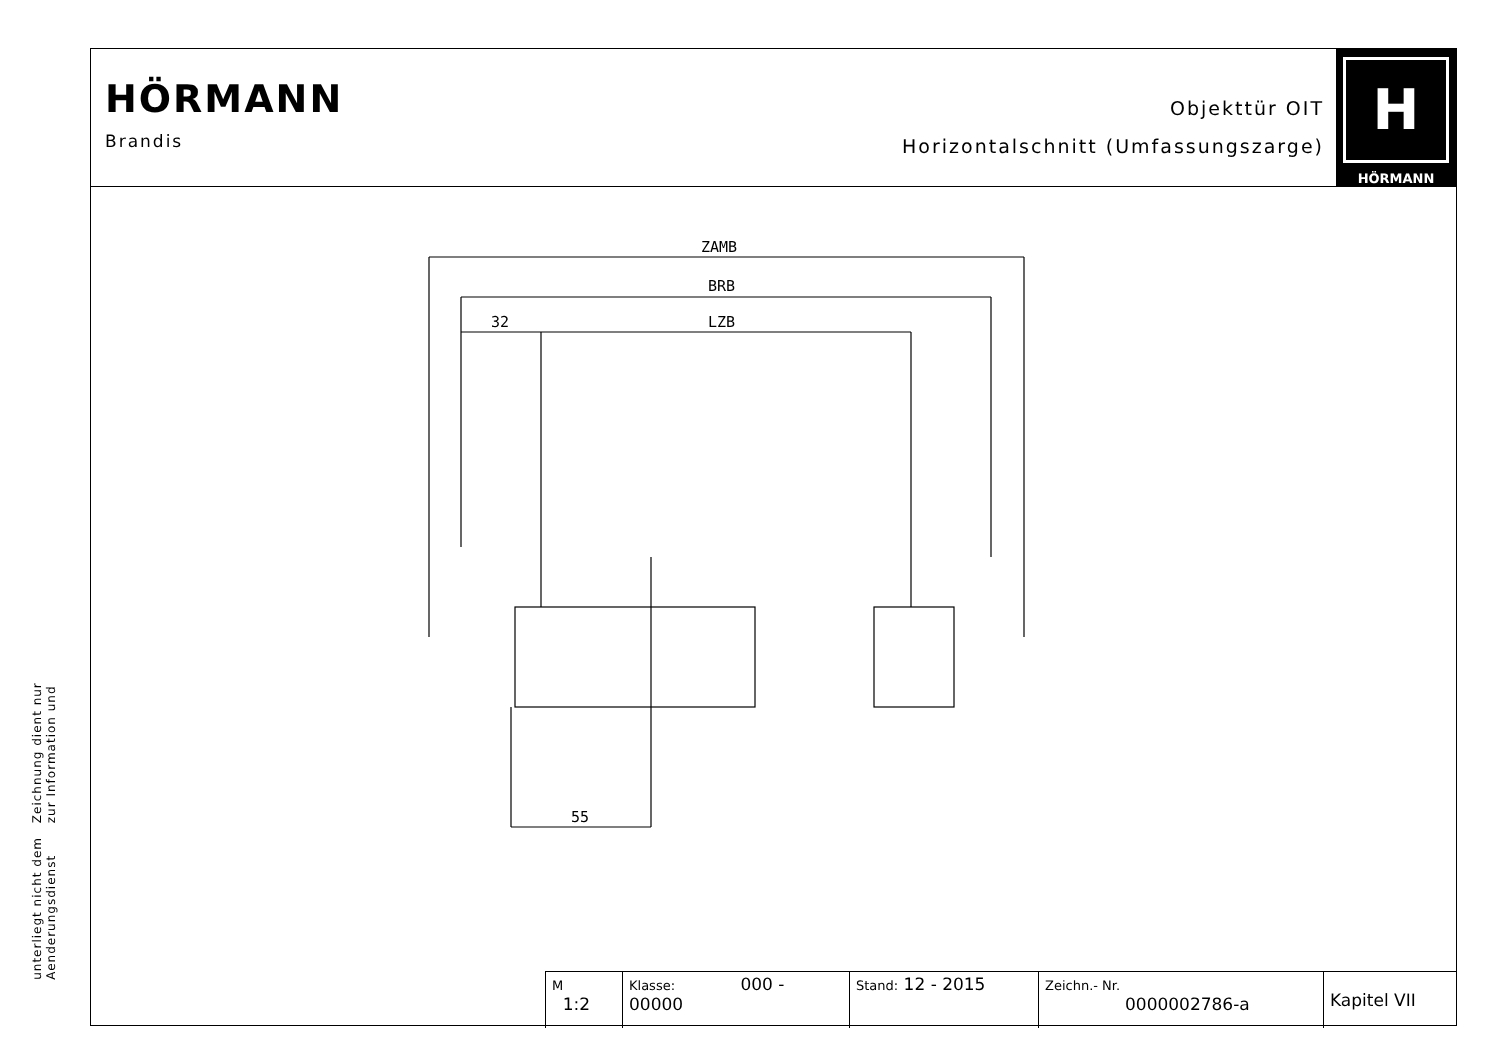Zeichnung dient nur zur Information und
unterliegt nicht dem Aenderungsdienst
HÖRMANN
Brandis
Objekttür OIT
Horizontalschnitt (Umfassungszarge)
H
HÖRMANN
ZAMB
BRB
32
LZB
55
| M 1:2 | Klasse: 000 - 00000 | Stand: 12 - 2015 | Zeichn.- Nr. 0000002786-a | Kapitel VII |